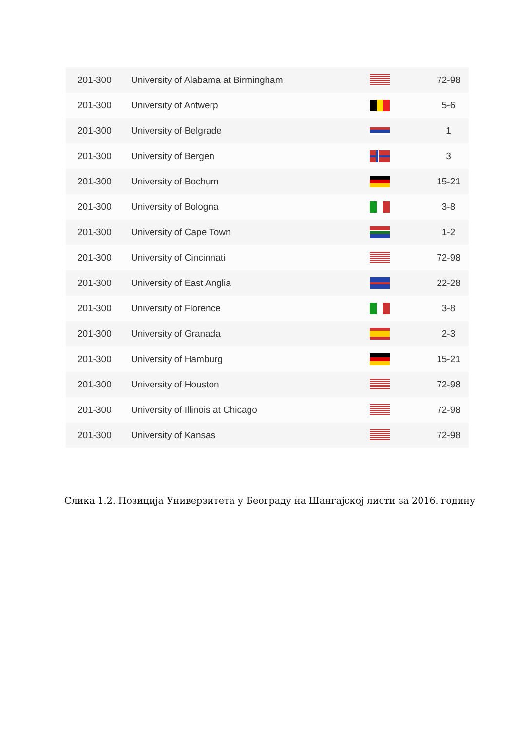| 201-300 | University of Alabama at Birmingham | | 72-98 |
| 201-300 | University of Antwerp | | 5-6 |
| 201-300 | University of Belgrade | | 1 |
| 201-300 | University of Bergen | | 3 |
| 201-300 | University of Bochum | | 15-21 |
| 201-300 | University of Bologna | | 3-8 |
| 201-300 | University of Cape Town | | 1-2 |
| 201-300 | University of Cincinnati | | 72-98 |
| 201-300 | University of East Anglia | | 22-28 |
| 201-300 | University of Florence | | 3-8 |
| 201-300 | University of Granada | | 2-3 |
| 201-300 | University of Hamburg | | 15-21 |
| 201-300 | University of Houston | | 72-98 |
| 201-300 | University of Illinois at Chicago | | 72-98 |
| 201-300 | University of Kansas | | 72-98 |
Слика 1.2. Позиција Универзитета у Београду на Шангајској листи за 2016. годину